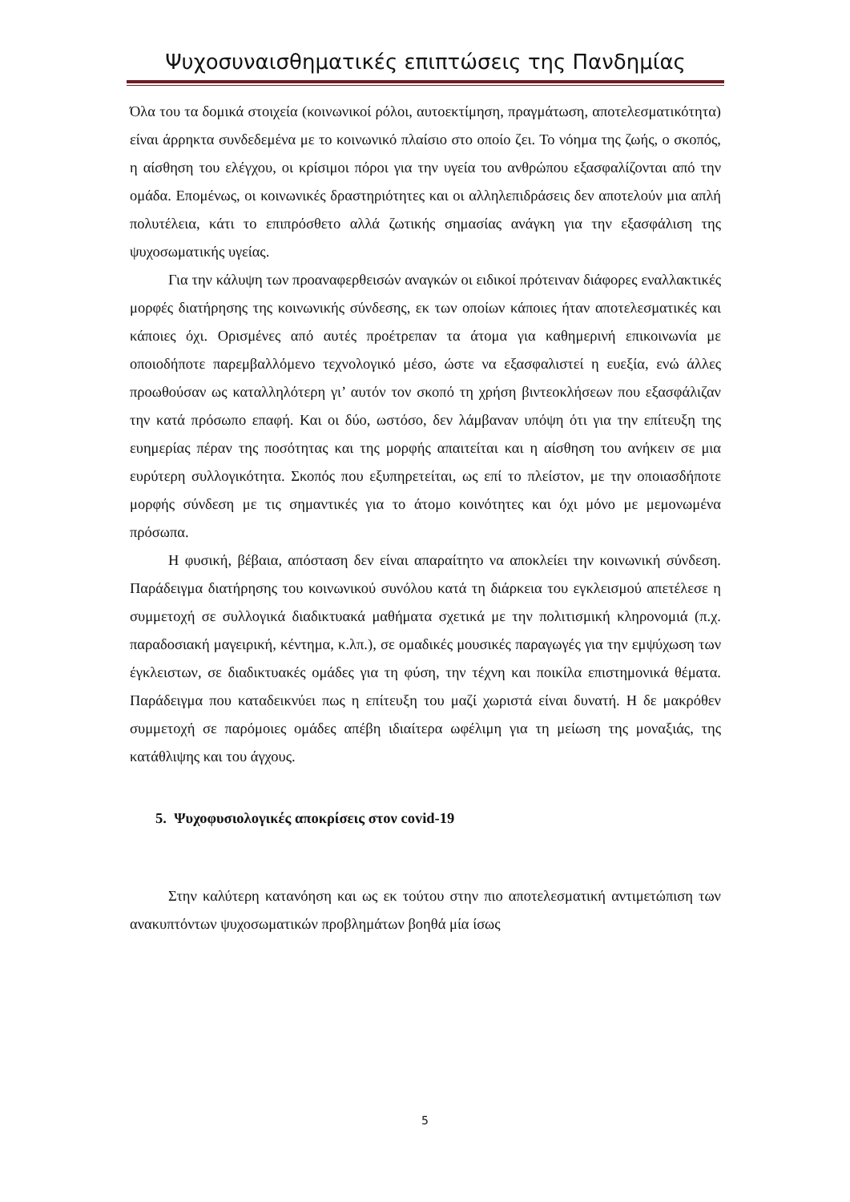Ψυχοσυναισθηματικές επιπτώσεις της Πανδημίας
Όλα του τα δομικά στοιχεία (κοινωνικοί ρόλοι, αυτοεκτίμηση, πραγμάτωση, αποτελεσματικότητα) είναι άρρηκτα συνδεδεμένα με το κοινωνικό πλαίσιο στο οποίο ζει. Το νόημα της ζωής, ο σκοπός, η αίσθηση του ελέγχου, οι κρίσιμοι πόροι για την υγεία του ανθρώπου εξασφαλίζονται από την ομάδα. Επομένως, οι κοινωνικές δραστηριότητες και οι αλληλεπιδράσεις δεν αποτελούν μια απλή πολυτέλεια, κάτι το επιπρόσθετο αλλά ζωτικής σημασίας ανάγκη για την εξασφάλιση της ψυχοσωματικής υγείας.
Για την κάλυψη των προαναφερθεισών αναγκών οι ειδικοί πρότειναν διάφορες εναλλακτικές μορφές διατήρησης της κοινωνικής σύνδεσης, εκ των οποίων κάποιες ήταν αποτελεσματικές και κάποιες όχι. Ορισμένες από αυτές προέτρεπαν τα άτομα για καθημερινή επικοινωνία με οποιοδήποτε παρεμβαλλόμενο τεχνολογικό μέσο, ώστε να εξασφαλιστεί η ευεξία, ενώ άλλες προωθούσαν ως καταλληλότερη γι’ αυτόν τον σκοπό τη χρήση βιντεοκλήσεων που εξασφάλιζαν την κατά πρόσωπο επαφή. Και οι δύο, ωστόσο, δεν λάμβαναν υπόψη ότι για την επίτευξη της ευημερίας πέραν της ποσότητας και της μορφής απαιτείται και η αίσθηση του ανήκειν σε μια ευρύτερη συλλογικότητα. Σκοπός που εξυπηρετείται, ως επί το πλείστον, με την οποιασδήποτε μορφής σύνδεση με τις σημαντικές για το άτομο κοινότητες και όχι μόνο με μεμονωμένα πρόσωπα.
Η φυσική, βέβαια, απόσταση δεν είναι απαραίτητο να αποκλείει την κοινωνική σύνδεση. Παράδειγμα διατήρησης του κοινωνικού συνόλου κατά τη διάρκεια του εγκλεισμού απετέλεσε η συμμετοχή σε συλλογικά διαδικτυακά μαθήματα σχετικά με την πολιτισμική κληρονομιά (π.χ. παραδοσιακή μαγειρική, κέντημα, κ.λπ.), σε ομαδικές μουσικές παραγωγές για την εμψύχωση των έγκλειστων, σε διαδικτυακές ομάδες για τη φύση, την τέχνη και ποικίλα επιστημονικά θέματα. Παράδειγμα που καταδεικνύει πως η επίτευξη του μαζί χωριστά είναι δυνατή. Η δε μακρόθεν συμμετοχή σε παρόμοιες ομάδες απέβη ιδιαίτερα ωφέλιμη για τη μείωση της μοναξιάς, της κατάθλιψης και του άγχους.
5. Ψυχοφυσιολογικές αποκρίσεις στον covid-19
Στην καλύτερη κατανόηση και ως εκ τούτου στην πιο αποτελεσματική αντιμετώπιση των ανακυπτόντων ψυχοσωματικών προβλημάτων βοηθά μία ίσως
5